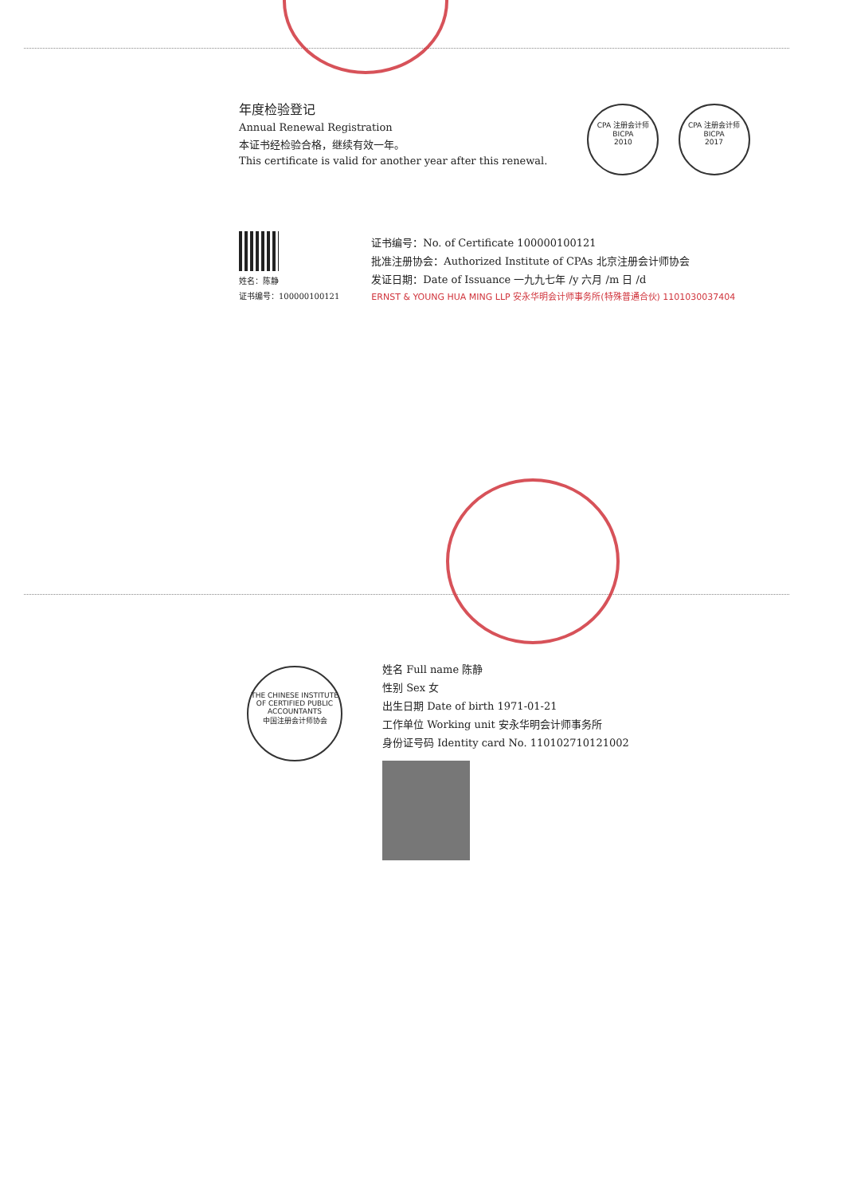年度检验登记
Annual Renewal Registration
本证书经检验合格，继续有效一年。
This certificate is valid for another year after this renewal.
CPA 注册会计师
BICPA
2010
CPA 注册会计师
BICPA
2017
姓名：陈静
证书编号：100000100121
证书编号：No. of Certificate 100000100121
批准注册协会：Authorized Institute of CPAs 北京注册会计师协会
发证日期：Date of Issuance 一九九七年 /y 六月 /m 日 /d
ERNST & YOUNG HUA MING LLP 安永华明会计师事务所(特殊普通合伙) 1101030037404
THE CHINESE INSTITUTE OF CERTIFIED PUBLIC ACCOUNTANTS
中国注册会计师协会
姓名 Full name 陈静
性别 Sex 女
出生日期 Date of birth 1971-01-21
工作单位 Working unit 安永华明会计师事务所
身份证号码 Identity card No. 110102710121002